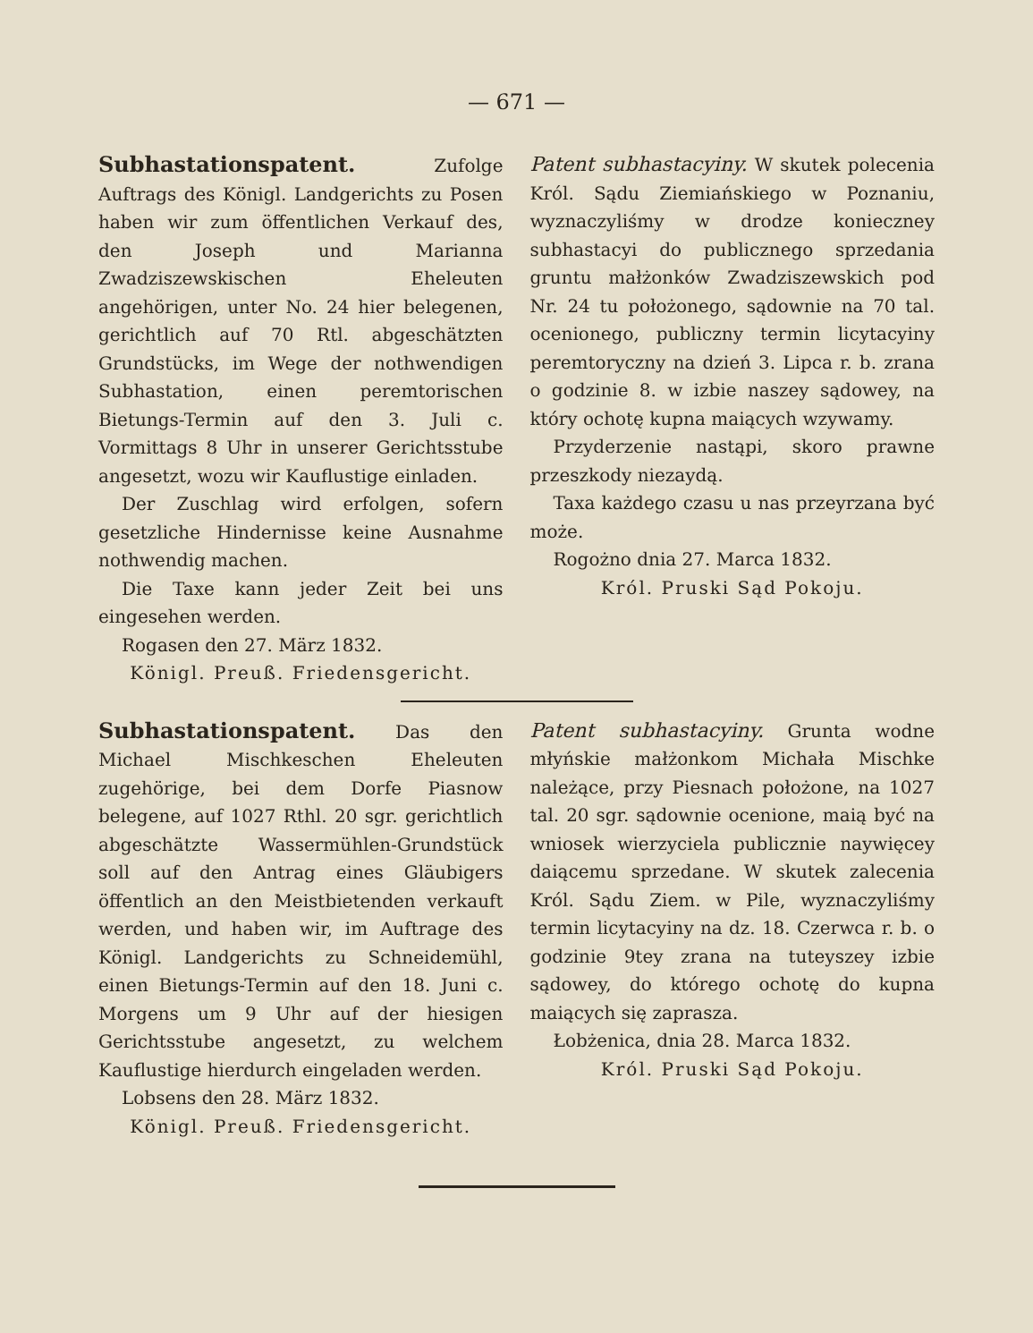— 671 —
Subhastationspatent. Zufolge Auftrags des Königl. Landgerichts zu Posen haben wir zum öffentlichen Verkauf des, den Joseph und Marianna Zwadziszewskischen Eheleuten angehörigen, unter No. 24 hier belegenen, gerichtlich auf 70 Rtl. abgeschätzten Grundstücks, im Wege der nothwendigen Subhastation, einen peremtorischen Bietungs-Termin auf den 3. Juli c. Vormittags 8 Uhr in unserer Gerichtsstube angesetzt, wozu wir Kauflustige einladen.
Der Zuschlag wird erfolgen, sofern gesetzliche Hindernisse keine Ausnahme nothwendig machen.
Die Taxe kann jeder Zeit bei uns eingesehen werden.
Rogasen den 27. März 1832.
Königl. Preuß. Friedensgericht.
Patent subhastacyiny. W skutek polecenia Król. Sądu Ziemiańskiego w Poznaniu, wyznaczyliśmy w drodze konieczney subhastacyi do publicznego sprzedania gruntu małżonków Zwadziszewskich pod Nr. 24 tu położonego, sądownie na 70 tal. ocenionego, publiczny termin licytacyiny peremtoryczny na dzień 3. Lipca r. b. zrana o godzinie 8. w izbie naszey sądowey, na który ochotę kupna maiących wzywamy.
Przyderzenie nastąpi, skoro prawne przeszkody niezaydą.
Taxa każdego czasu u nas przeyrzana być może.
Rogożno dnia 27. Marca 1832.
Król. Pruski Sąd Pokoju.
Subhastationspatent. Das den Michael Mischkeschen Eheleuten zugehörige, bei dem Dorfe Piasnow belegene, auf 1027 Rthl. 20 sgr. gerichtlich abgeschätzte Wassermühlen-Grundstück soll auf den Antrag eines Gläubigers öffentlich an den Meistbietenden verkauft werden, und haben wir, im Auftrage des Königl. Landgerichts zu Schneidemühl, einen Bietungs-Termin auf den 18. Juni c. Morgens um 9 Uhr auf der hiesigen Gerichtsstube angesetzt, zu welchem Kauflustige hierdurch eingeladen werden.
Lobsens den 28. März 1832.
Königl. Preuß. Friedensgericht.
Patent subhastacyiny. Grunta wodne młyńskie małżonkom Michała Mischke należące, przy Piesnach położone, na 1027 tal. 20 sgr. sądownie ocenione, maią być na wniosek wierzyciela publicznie naywięcey daiącemu sprzedane. W skutek zalecenia Król. Sądu Ziem. w Pile, wyznaczyliśmy termin licytacyiny na dz. 18. Czerwca r. b. o godzinie 9tey zrana na tuteyszey izbie sądowey, do którego ochotę do kupna maiących się zaprasza.
Łobżenica, dnia 28. Marca 1832.
Król. Pruski Sąd Pokoju.